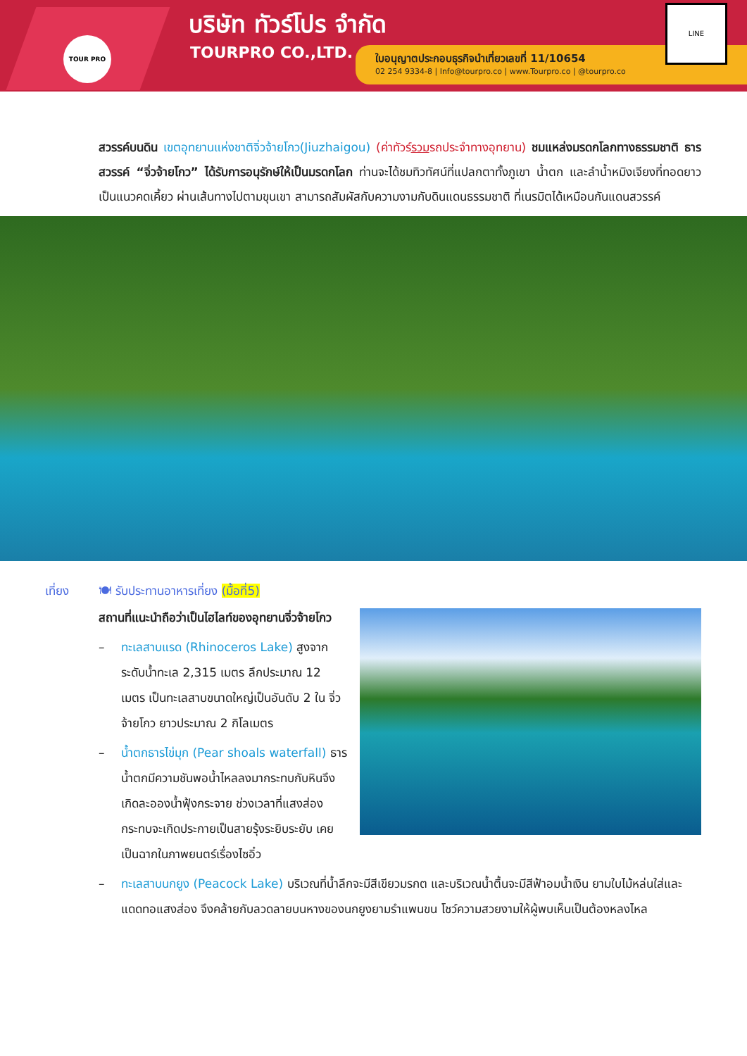TOUR PRO
บริษัท ทัวร์โปร จำกัด
TOURPRO CO.,LTD.
ใบอนุญาตประกอบธุรกิจนำเที่ยวเลขที่ 11/10654
02 254 9334-8 | Info@tourpro.co | www.Tourpro.co | @tourpro.co
LINE
สวรรค์บนดิน เขตอุทยานแห่งชาติจิ่วจ้ายโกว(Jiuzhaigou) (ค่าทัวร์รวมรถประจำทางอุทยาน) ชมแหล่งมรดกโลกทางธรรมชาติ ธารสวรรค์ “จิ่วจ้ายโกว” ได้รับการอนุรักษ์ให้เป็นมรดกโลก ท่านจะได้ชมทิวทัศน์ที่แปลกตาทั้งภูเขา น้ำตก และลำน้ำหมิงเจียงที่ทอดยาวเป็นแนวคดเคี้ยว ผ่านเส้นทางไปตามขุนเขา สามารถสัมผัสกับความงามกับดินแดนธรรมชาติ ที่เนรมิตได้เหมือนกันแดนสวรรค์
เที่ยง 🍽 รับประทานอาหารเที่ยง (มื้อที่5)
สถานที่แนะนำถือว่าเป็นไฮไลท์ของอุทยานจิ่วจ้ายโกว
– ทะเลสาบแรด (Rhinoceros Lake) สูงจากระดับน้ำทะเล 2,315 เมตร ลึกประมาณ 12 เมตร เป็นทะเลสาบขนาดใหญ่เป็นอันดับ 2 ใน จิ่วจ้ายโกว ยาวประมาณ 2 กิโลเมตร
– น้ำตกธารไข่มุก (Pear shoals waterfall) ธารน้ำตกมีความชันพอน้ำไหลลงมากระทบกับหินจึงเกิดละอองน้ำฟุ้งกระจาย ช่วงเวลาที่แสงส่องกระทบจะเกิดประกายเป็นสายรุ้งระยิบระยับ เคยเป็นฉากในภาพยนตร์เรื่องไซอิ๋ว
– ทะเลสาบนกยูง (Peacock Lake) บริเวณที่น้ำลึกจะมีสีเขียวมรกต และบริเวณน้ำตื้นจะมีสีฟ้าอมน้ำเงิน ยามใบไม้หล่นใส่และแดดทอแสงส่อง จึงคล้ายกับลวดลายบนหางของนกยูงยามรำแพนขน โชว์ความสวยงามให้ผู้พบเห็นเป็นต้องหลงไหล